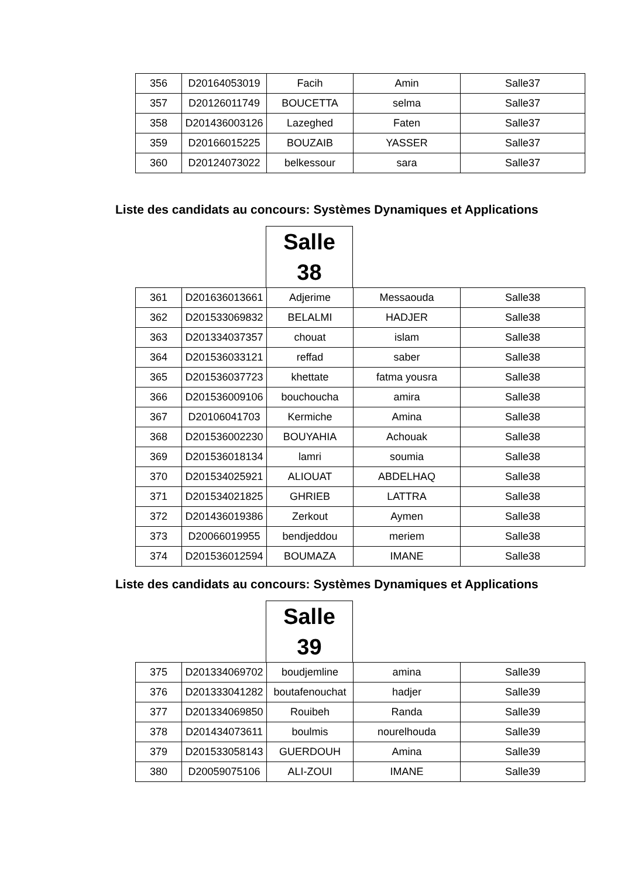| 356 | D20164053019 | Facih | Amin | Salle37 |
| 357 | D20126011749 | BOUCETTA | selma | Salle37 |
| 358 | D201436003126 | Lazeghed | Faten | Salle37 |
| 359 | D20166015225 | BOUZAIB | YASSER | Salle37 |
| 360 | D20124073022 | belkessour | sara | Salle37 |
Liste des candidats au concours: Systèmes Dynamiques et Applications
Salle
38
| 361 | D201636013661 | Adjerime | Messaouda | Salle38 |
| 362 | D201533069832 | BELALMI | HADJER | Salle38 |
| 363 | D201334037357 | chouat | islam | Salle38 |
| 364 | D201536033121 | reffad | saber | Salle38 |
| 365 | D201536037723 | khettate | fatma yousra | Salle38 |
| 366 | D201536009106 | bouchoucha | amira | Salle38 |
| 367 | D20106041703 | Kermiche | Amina | Salle38 |
| 368 | D201536002230 | BOUYAHIA | Achouak | Salle38 |
| 369 | D201536018134 | lamri | soumia | Salle38 |
| 370 | D201534025921 | ALIOUAT | ABDELHAQ | Salle38 |
| 371 | D201534021825 | GHRIEB | LATTRA | Salle38 |
| 372 | D201436019386 | Zerkout | Aymen | Salle38 |
| 373 | D20066019955 | bendjeddou | meriem | Salle38 |
| 374 | D201536012594 | BOUMAZA | IMANE | Salle38 |
Liste des candidats au concours: Systèmes Dynamiques et Applications
Salle
39
| 375 | D201334069702 | boudjemline | amina | Salle39 |
| 376 | D201333041282 | boutafenouchat | hadjer | Salle39 |
| 377 | D201334069850 | Rouibeh | Randa | Salle39 |
| 378 | D201434073611 | boulmis | nourelhouda | Salle39 |
| 379 | D201533058143 | GUERDOUH | Amina | Salle39 |
| 380 | D20059075106 | ALI-ZOUI | IMANE | Salle39 |